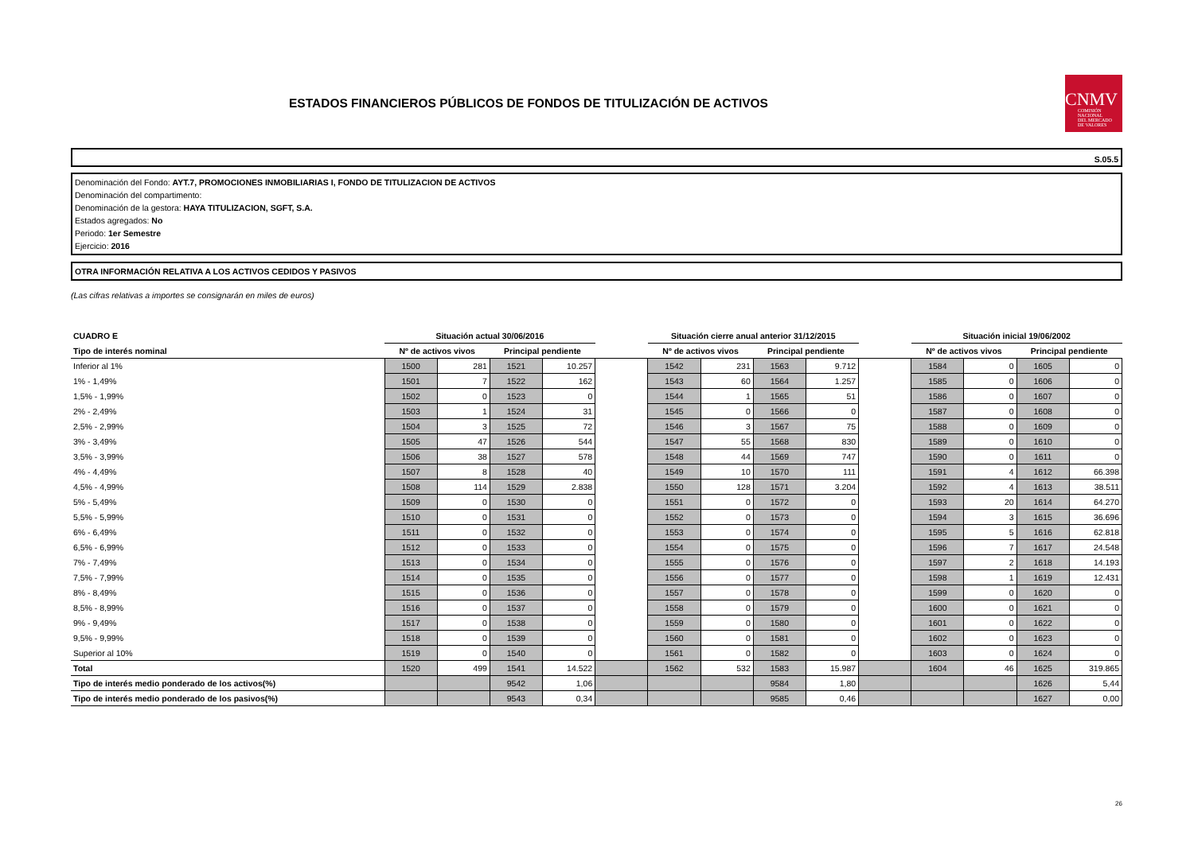ESTADOS FINANCIEROS PÚBLICOS DE FONDOS DE TITULIZACIÓN DE ACTIVOS
CNMV
COMISIÓN
NACIONAL
DEL MERCADO
DE VALORES
S.05.5
Denominación del Fondo: AYT.7, PROMOCIONES INMOBILIARIAS I, FONDO DE TITULIZACION DE ACTIVOS
Denominación del compartimento:
Denominación de la gestora: HAYA TITULIZACION, SGFT, S.A.
Estados agregados: No
Periodo: 1er Semestre
Ejercicio: 2016
OTRA INFORMACIÓN RELATIVA A LOS ACTIVOS CEDIDOS Y PASIVOS
(Las cifras relativas a importes se consignarán en miles de euros)
| CUADRO E | Situación actual 30/06/2016 | | | | | Situación cierre anual anterior 31/12/2015 | | | | | Situación inicial 19/06/2002 | | | |
| Tipo de interés nominal | Nº de activos vivos | | Principal pendiente | | | Nº de activos vivos | | Principal pendiente | | | Nº de activos vivos | | Principal pendiente | |
| Inferior al 1% | 1500 | 281 | 1521 | 10.257 | | 1542 | 231 | 1563 | 9.712 | | 1584 | 0 | 1605 | 0 |
| 1% - 1,49% | 1501 | 7 | 1522 | 162 | | 1543 | 60 | 1564 | 1.257 | | 1585 | 0 | 1606 | 0 |
| 1,5% - 1,99% | 1502 | 0 | 1523 | 0 | | 1544 | 1 | 1565 | 51 | | 1586 | 0 | 1607 | 0 |
| 2% - 2,49% | 1503 | 1 | 1524 | 31 | | 1545 | 0 | 1566 | 0 | | 1587 | 0 | 1608 | 0 |
| 2,5% - 2,99% | 1504 | 3 | 1525 | 72 | | 1546 | 3 | 1567 | 75 | | 1588 | 0 | 1609 | 0 |
| 3% - 3,49% | 1505 | 47 | 1526 | 544 | | 1547 | 55 | 1568 | 830 | | 1589 | 0 | 1610 | 0 |
| 3,5% - 3,99% | 1506 | 38 | 1527 | 578 | | 1548 | 44 | 1569 | 747 | | 1590 | 0 | 1611 | 0 |
| 4% - 4,49% | 1507 | 8 | 1528 | 40 | | 1549 | 10 | 1570 | 111 | | 1591 | 4 | 1612 | 66.398 |
| 4,5% - 4,99% | 1508 | 114 | 1529 | 2.838 | | 1550 | 128 | 1571 | 3.204 | | 1592 | 4 | 1613 | 38.511 |
| 5% - 5,49% | 1509 | 0 | 1530 | 0 | | 1551 | 0 | 1572 | 0 | | 1593 | 20 | 1614 | 64.270 |
| 5,5% - 5,99% | 1510 | 0 | 1531 | 0 | | 1552 | 0 | 1573 | 0 | | 1594 | 3 | 1615 | 36.696 |
| 6% - 6,49% | 1511 | 0 | 1532 | 0 | | 1553 | 0 | 1574 | 0 | | 1595 | 5 | 1616 | 62.818 |
| 6,5% - 6,99% | 1512 | 0 | 1533 | 0 | | 1554 | 0 | 1575 | 0 | | 1596 | 7 | 1617 | 24.548 |
| 7% - 7,49% | 1513 | 0 | 1534 | 0 | | 1555 | 0 | 1576 | 0 | | 1597 | 2 | 1618 | 14.193 |
| 7,5% - 7,99% | 1514 | 0 | 1535 | 0 | | 1556 | 0 | 1577 | 0 | | 1598 | 1 | 1619 | 12.431 |
| 8% - 8,49% | 1515 | 0 | 1536 | 0 | | 1557 | 0 | 1578 | 0 | | 1599 | 0 | 1620 | 0 |
| 8,5% - 8,99% | 1516 | 0 | 1537 | 0 | | 1558 | 0 | 1579 | 0 | | 1600 | 0 | 1621 | 0 |
| 9% - 9,49% | 1517 | 0 | 1538 | 0 | | 1559 | 0 | 1580 | 0 | | 1601 | 0 | 1622 | 0 |
| 9,5% - 9,99% | 1518 | 0 | 1539 | 0 | | 1560 | 0 | 1581 | 0 | | 1602 | 0 | 1623 | 0 |
| Superior al 10% | 1519 | 0 | 1540 | 0 | | 1561 | 0 | 1582 | 0 | | 1603 | 0 | 1624 | 0 |
| Total | 1520 | 499 | 1541 | 14.522 | | 1562 | 532 | 1583 | 15.987 | | 1604 | 46 | 1625 | 319.865 |
| Tipo de interés medio ponderado de los activos(%) | | | 9542 | 1,06 | | | | 9584 | 1,80 | | | | 1626 | 5,44 |
| Tipo de interés medio ponderado de los pasivos(%) | | | 9543 | 0,34 | | | | 9585 | 0,46 | | | | 1627 | 0,00 |
26